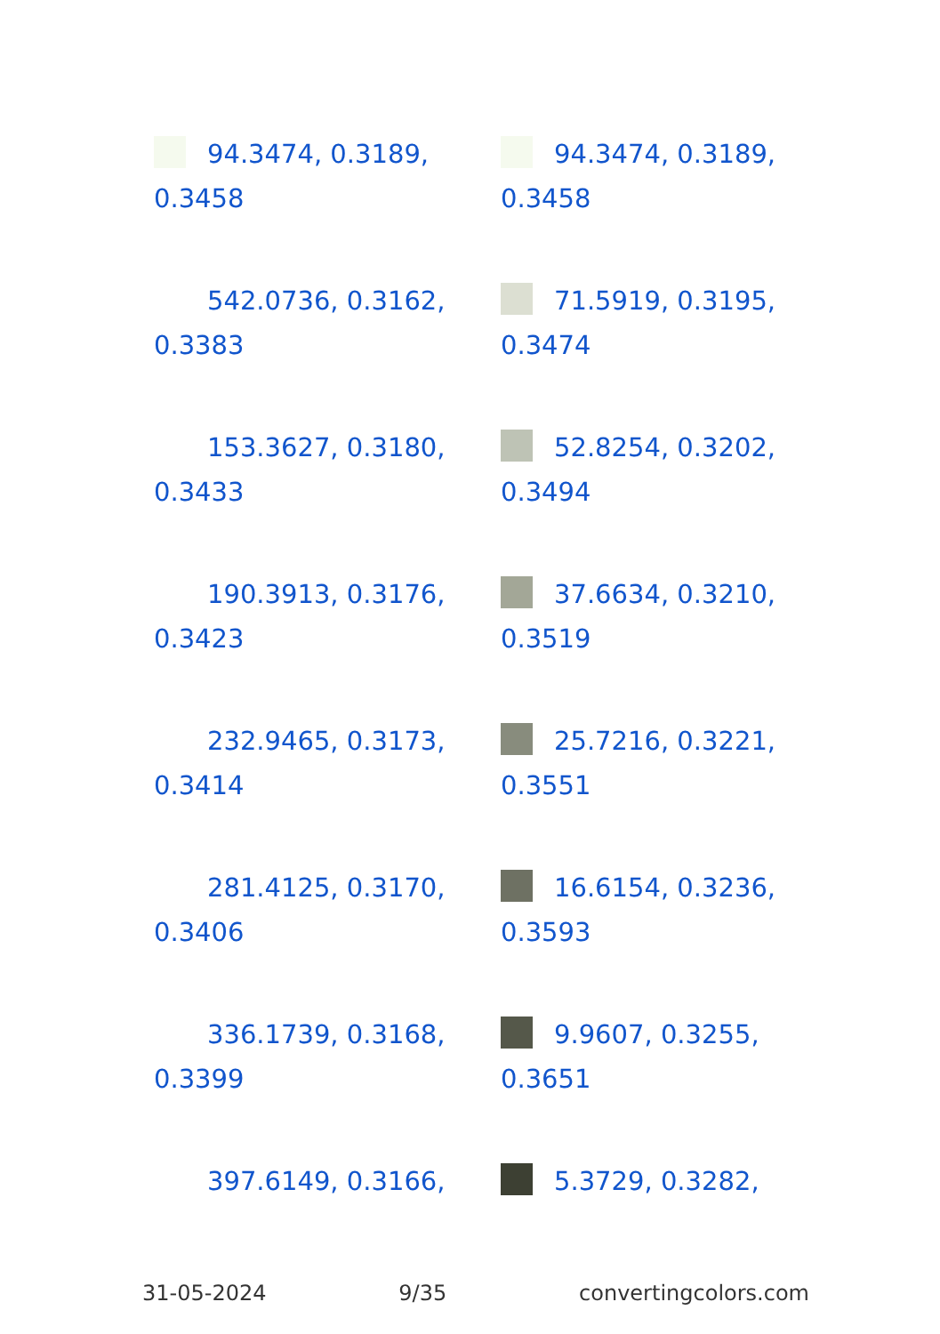94.3474, 0.3189,
0.3458
94.3474, 0.3189,
0.3458
542.0736, 0.3162,
0.3383
71.5919, 0.3195,
0.3474
153.3627, 0.3180,
0.3433
52.8254, 0.3202,
0.3494
190.3913, 0.3176,
0.3423
37.6634, 0.3210,
0.3519
232.9465, 0.3173,
0.3414
25.7216, 0.3221,
0.3551
281.4125, 0.3170,
0.3406
16.6154, 0.3236,
0.3593
336.1739, 0.3168,
0.3399
9.9607, 0.3255,
0.3651
397.6149, 0.3166,
5.3729, 0.3282,
31-05-2024 9/35 convertingcolors.com